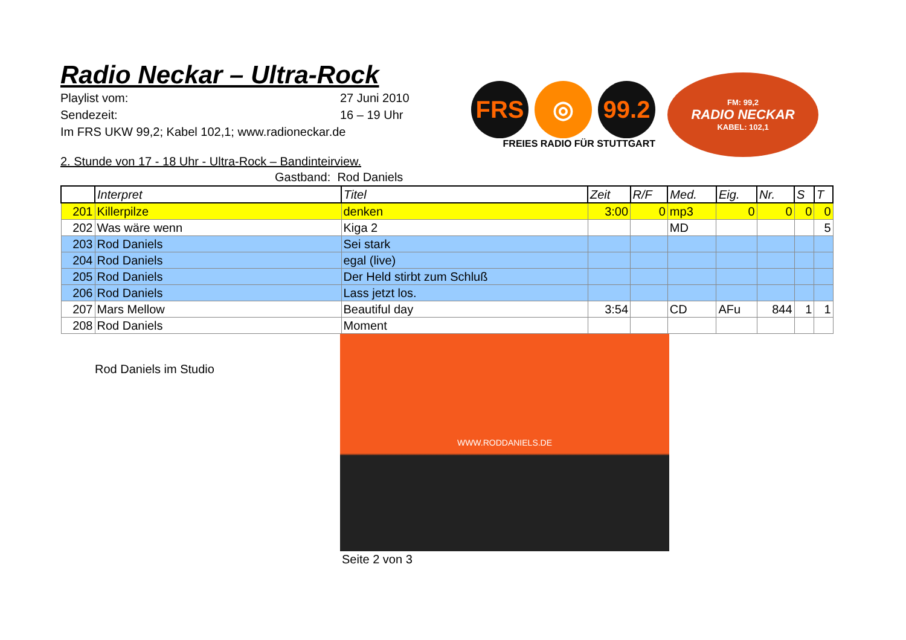Radio Neckar – Ultra-Rock
Playlist vom: 27 Juni 2010
Sendezeit: 16 – 19 Uhr
Im FRS UKW 99,2; Kabel 102,1; www.radioneckar.de
FRS ◎ 99.2
FREIES RADIO FÜR STUTTGART
FM: 99,2
RADIO NECKAR
KABEL: 102,1
2. Stunde von 17 - 18 Uhr - Ultra-Rock – Bandinteirview.
Gastband: Rod Daniels
| | Interpret | Titel | Zeit | R/F | Med. | Eig. | Nr. | S | T |
| --- | --- | --- | --- | --- | --- | --- | --- | --- | --- |
| 201 | Killerpilze | denken | 3:00 | 0 | mp3 | 0 | 0 | 0 | 0 |
| 202 | Was wäre wenn | Kiga 2 | | | MD | | | | 5 |
| 203 | Rod Daniels | Sei stark | | | | | | | |
| 204 | Rod Daniels | egal (live) | | | | | | | |
| 205 | Rod Daniels | Der Held stirbt zum Schluß | | | | | | | |
| 206 | Rod Daniels | Lass jetzt los. | | | | | | | |
| 207 | Mars Mellow | Beautiful day | 3:54 | | CD | AFu | 844 | 1 | 1 |
| 208 | Rod Daniels | Moment | | | | | | | |
Rod Daniels im Studio
WWW.RODDANIELS.DE
Seite 2 von 3